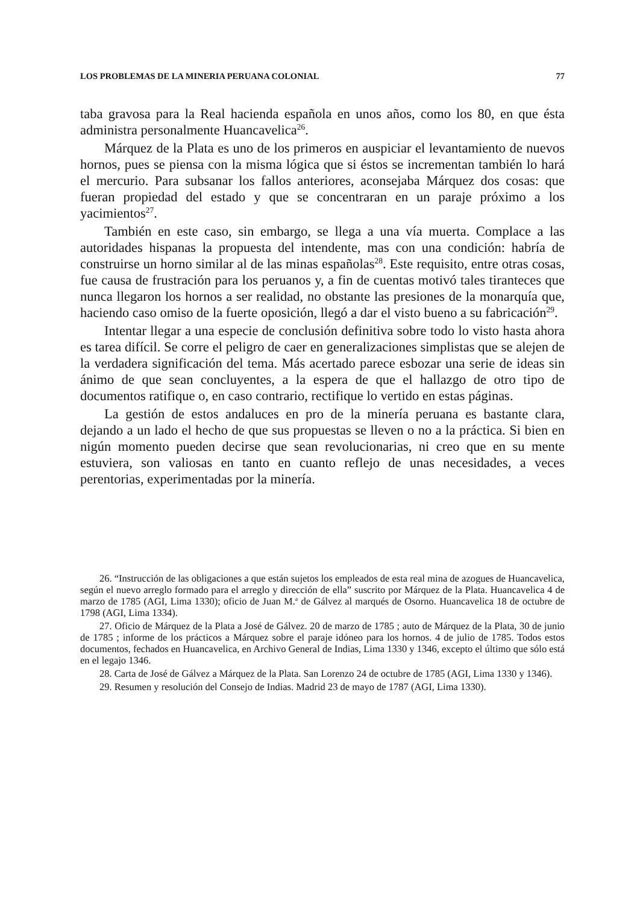LOS PROBLEMAS DE LA MINERIA PERUANA COLONIAL 77
taba gravosa para la Real hacienda española en unos años, como los 80, en que ésta administra personalmente Huancavelica<sup>26</sup>.
Márquez de la Plata es uno de los primeros en auspiciar el levantamiento de nuevos hornos, pues se piensa con la misma lógica que si éstos se incrementan también lo hará el mercurio. Para subsanar los fallos anteriores, aconsejaba Márquez dos cosas: que fueran propiedad del estado y que se concentraran en un paraje próximo a los yacimientos<sup>27</sup>.
También en este caso, sin embargo, se llega a una vía muerta. Complace a las autoridades hispanas la propuesta del intendente, mas con una condición: habría de construirse un horno similar al de las minas españolas<sup>28</sup>. Este requisito, entre otras cosas, fue causa de frustración para los peruanos y, a fin de cuentas motivó tales tiranteces que nunca llegaron los hornos a ser realidad, no obstante las presiones de la monarquía que, haciendo caso omiso de la fuerte oposición, llegó a dar el visto bueno a su fabricación<sup>29</sup>.
Intentar llegar a una especie de conclusión definitiva sobre todo lo visto hasta ahora es tarea difícil. Se corre el peligro de caer en generalizaciones simplistas que se alejen de la verdadera significación del tema. Más acertado parece esbozar una serie de ideas sin ánimo de que sean concluyentes, a la espera de que el hallazgo de otro tipo de documentos ratifique o, en caso contrario, rectifique lo vertido en estas páginas.
La gestión de estos andaluces en pro de la minería peruana es bastante clara, dejando a un lado el hecho de que sus propuestas se lleven o no a la práctica. Si bien en nigún momento pueden decirse que sean revolucionarias, ni creo que en su mente estuviera, son valiosas en tanto en cuanto reflejo de unas necesidades, a veces perentorias, experimentadas por la minería.
26. “Instrucción de las obligaciones a que están sujetos los empleados de esta real mina de azogues de Huancavelica, según el nuevo arreglo formado para el arreglo y dirección de ella” suscrito por Márquez de la Plata. Huancavelica 4 de marzo de 1785 (AGI, Lima 1330); oficio de Juan M.<sup>a</sup> de Gálvez al marqués de Osorno. Huancavelica 18 de octubre de 1798 (AGI, Lima 1334).
27. Oficio de Márquez de la Plata a José de Gálvez. 20 de marzo de 1785 ; auto de Márquez de la Plata, 30 de junio de 1785 ; informe de los prácticos a Márquez sobre el paraje idóneo para los hornos. 4 de julio de 1785. Todos estos documentos, fechados en Huancavelica, en Archivo General de Indias, Lima 1330 y 1346, excepto el último que sólo está en el legajo 1346.
28. Carta de José de Gálvez a Márquez de la Plata. San Lorenzo 24 de octubre de 1785 (AGI, Lima 1330 y 1346).
29. Resumen y resolución del Consejo de Indias. Madrid 23 de mayo de 1787 (AGI, Lima 1330).